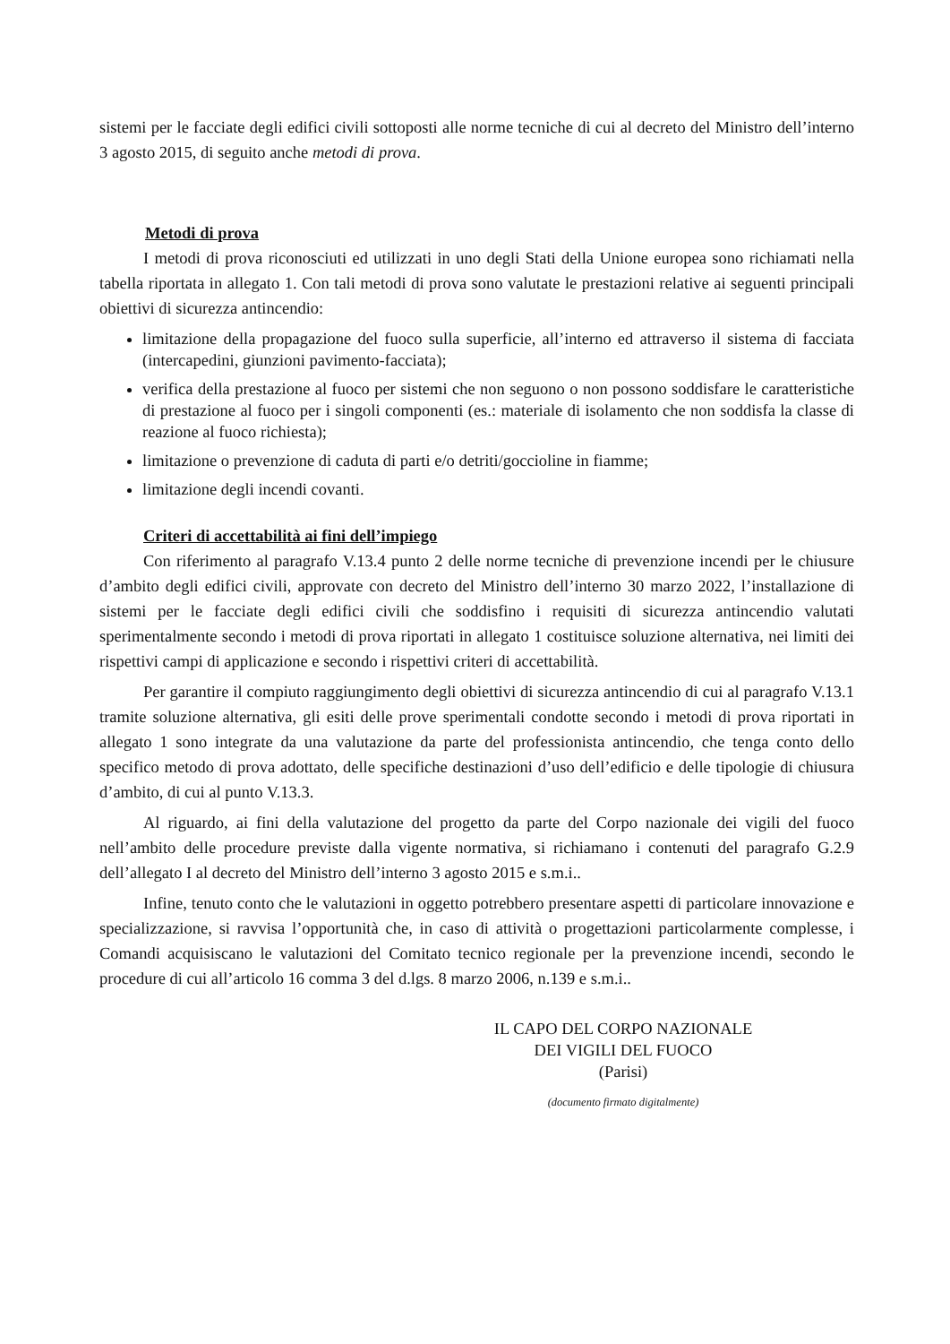sistemi per le facciate degli edifici civili sottoposti alle norme tecniche di cui al decreto del Ministro dell’interno 3 agosto 2015, di seguito anche metodi di prova.
Metodi di prova
I metodi di prova riconosciuti ed utilizzati in uno degli Stati della Unione europea sono richiamati nella tabella riportata in allegato 1. Con tali metodi di prova sono valutate le prestazioni relative ai seguenti principali obiettivi di sicurezza antincendio:
limitazione della propagazione del fuoco sulla superficie, all’interno ed attraverso il sistema di facciata (intercapedini, giunzioni pavimento-facciata);
verifica della prestazione al fuoco per sistemi che non seguono o non possono soddisfare le caratteristiche di prestazione al fuoco per i singoli componenti (es.: materiale di isolamento che non soddisfa la classe di reazione al fuoco richiesta);
limitazione o prevenzione di caduta di parti e/o detriti/goccioline in fiamme;
limitazione degli incendi covanti.
Criteri di accettabilità ai fini dell’impiego
Con riferimento al paragrafo V.13.4 punto 2 delle norme tecniche di prevenzione incendi per le chiusure d’ambito degli edifici civili, approvate con decreto del Ministro dell’interno 30 marzo 2022, l’installazione di sistemi per le facciate degli edifici civili che soddisfino i requisiti di sicurezza antincendio valutati sperimentalmente secondo i metodi di prova riportati in allegato 1 costituisce soluzione alternativa, nei limiti dei rispettivi campi di applicazione e secondo i rispettivi criteri di accettabilità.
Per garantire il compiuto raggiungimento degli obiettivi di sicurezza antincendio di cui al paragrafo V.13.1 tramite soluzione alternativa, gli esiti delle prove sperimentali condotte secondo i metodi di prova riportati in allegato 1 sono integrate da una valutazione da parte del professionista antincendio, che tenga conto dello specifico metodo di prova adottato, delle specifiche destinazioni d’uso dell’edificio e delle tipologie di chiusura d’ambito, di cui al punto V.13.3.
Al riguardo, ai fini della valutazione del progetto da parte del Corpo nazionale dei vigili del fuoco nell’ambito delle procedure previste dalla vigente normativa, si richiamano i contenuti del paragrafo G.2.9 dell’allegato I al decreto del Ministro dell’interno 3 agosto 2015 e s.m.i..
Infine, tenuto conto che le valutazioni in oggetto potrebbero presentare aspetti di particolare innovazione e specializzazione, si ravvisa l’opportunità che, in caso di attività o progettazioni particolarmente complesse, i Comandi acquisiscano le valutazioni del Comitato tecnico regionale per la prevenzione incendi, secondo le procedure di cui all’articolo 16 comma 3 del d.lgs. 8 marzo 2006, n.139 e s.m.i..
IL CAPO DEL CORPO NAZIONALE
DEI VIGILI DEL FUOCO
(Parisi)
(documento firmato digitalmente)